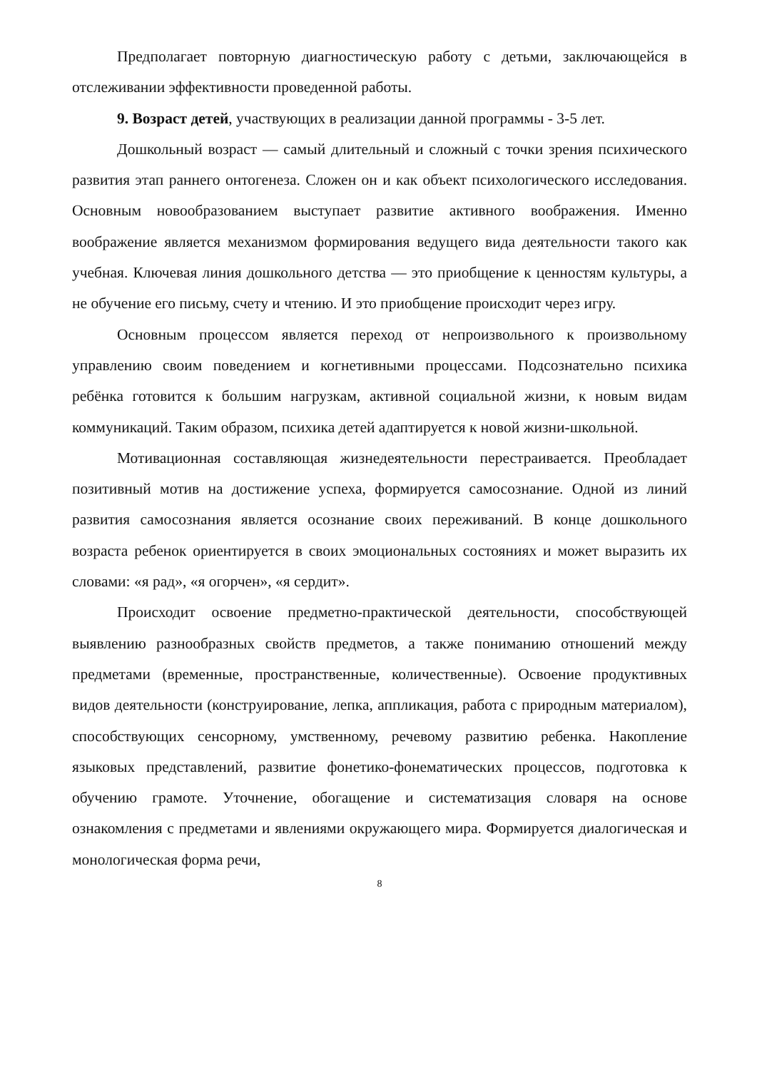Предполагает повторную диагностическую работу с детьми, заключающейся в отслеживании эффективности проведенной работы.
9. Возраст детей, участвующих в реализации данной программы - 3-5 лет.
Дошкольный возраст — самый длительный и сложный с точки зрения психического развития этап раннего онтогенеза. Сложен он и как объект психологического исследования. Основным новообразованием выступает развитие активного воображения. Именно воображение является механизмом формирования ведущего вида деятельности такого как учебная. Ключевая линия дошкольного детства — это приобщение к ценностям культуры, а не обучение его письму, счету и чтению. И это приобщение происходит через игру.
Основным процессом является переход от непроизвольного к произвольному управлению своим поведением и когнетивными процессами. Подсознательно психика ребёнка готовится к большим нагрузкам, активной социальной жизни, к новым видам коммуникаций. Таким образом, психика детей адаптируется к новой жизни-школьной.
Мотивационная составляющая жизнедеятельности перестраивается. Преобладает позитивный мотив на достижение успеха, формируется самосознание. Одной из линий развития самосознания является осознание своих переживаний. В конце дошкольного возраста ребенок ориентируется в своих эмоциональных состояниях и может выразить их словами: «я рад», «я огорчен», «я сердит».
Происходит освоение предметно-практической деятельности, способствующей выявлению разнообразных свойств предметов, а также пониманию отношений между предметами (временные, пространственные, количественные). Освоение продуктивных видов деятельности (конструирование, лепка, аппликация, работа с природным материалом), способствующих сенсорному, умственному, речевому развитию ребенка. Накопление языковых представлений, развитие фонетико-фонематических процессов, подготовка к обучению грамоте. Уточнение, обогащение и систематизация словаря на основе ознакомления с предметами и явлениями окружающего мира. Формируется диалогическая и монологическая форма речи,
8